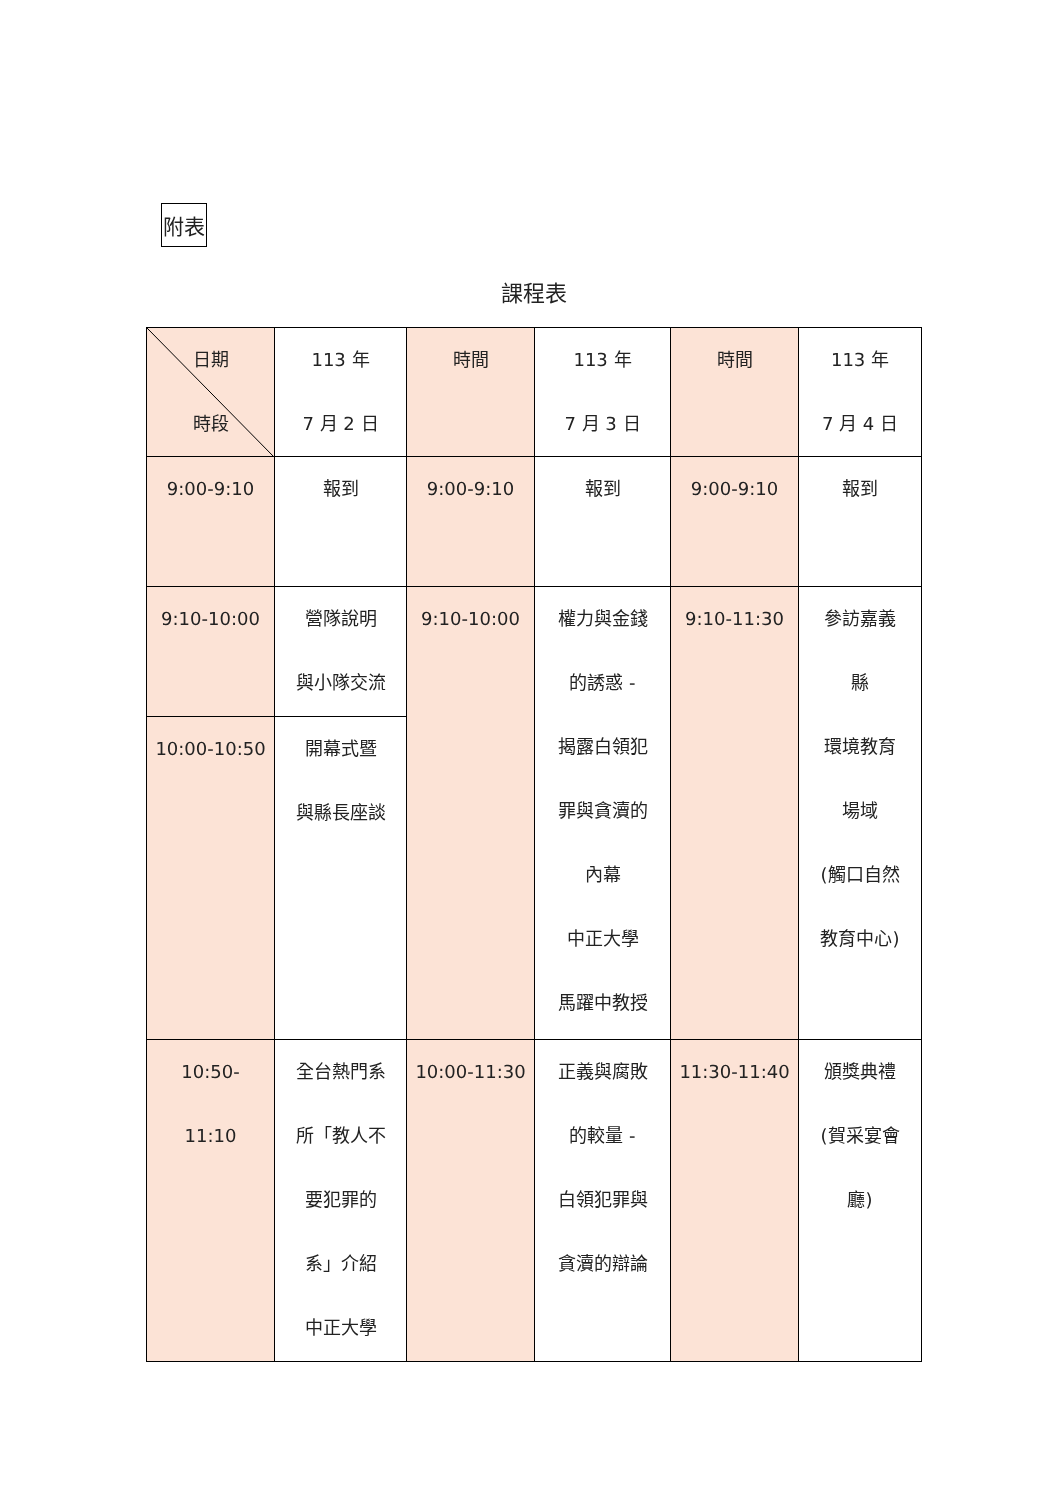附表
課程表
| 日期 時段 | 113 年 7 月 2 日 | 時間 | 113 年 7 月 3 日 | 時間 | 113 年 7 月 4 日 |
| 9:00-9:10 | 報到 | 9:00-9:10 | 報到 | 9:00-9:10 | 報到 |
| 9:10-10:00 | 營隊說明 與小隊交流 | 9:10-10:00 | 權力與金錢 的誘惑 - 揭露白領犯 罪與貪瀆的 內幕 中正大學 馬躍中教授 | 9:10-11:30 | 參訪嘉義 縣 環境教育 場域 (觸口自然 教育中心) |
| 10:00-10:50 | 開幕式暨 與縣長座談 | | | | |
| 10:50- 11:10 | 全台熱門系 所「教人不 要犯罪的 系」介紹 中正大學 | 10:00-11:30 | 正義與腐敗 的較量 - 白領犯罪與 貪瀆的辯論 | 11:30-11:40 | 頒獎典禮 (賀采宴會 廳) |